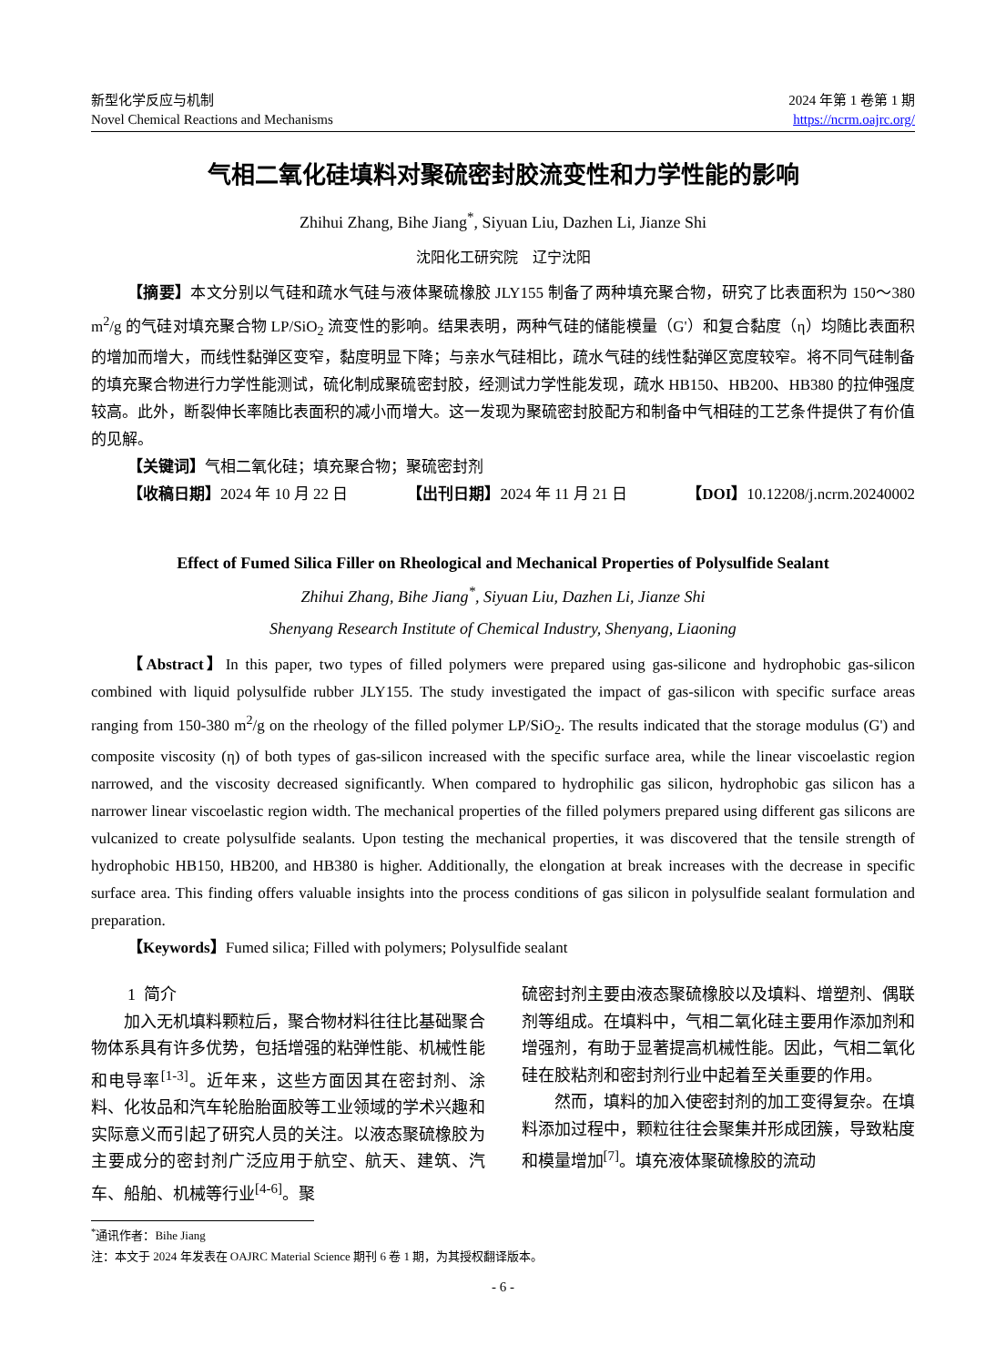新型化学反应与机制
Novel Chemical Reactions and Mechanisms
2024 年第 1 卷第 1 期
https://ncrm.oajrc.org/
气相二氧化硅填料对聚硫密封胶流变性和力学性能的影响
Zhihui Zhang, Bihe Jiang<sup>*</sup>, Siyuan Liu, Dazhen Li, Jianze Shi
沈阳化工研究院　辽宁沈阳
【摘要】本文分别以气硅和疏水气硅与液体聚硫橡胶 JLY155 制备了两种填充聚合物，研究了比表面积为 150～380 m<sup>2</sup>/g 的气硅对填充聚合物 LP/SiO<sub>2</sub> 流变性的影响。结果表明，两种气硅的储能模量（G'）和复合黏度（η）均随比表面积的增加而增大，而线性黏弹区变窄，黏度明显下降；与亲水气硅相比，疏水气硅的线性黏弹区宽度较窄。将不同气硅制备的填充聚合物进行力学性能测试，硫化制成聚硫密封胶，经测试力学性能发现，疏水 HB150、HB200、HB380 的拉伸强度较高。此外，断裂伸长率随比表面积的减小而增大。这一发现为聚硫密封胶配方和制备中气相硅的工艺条件提供了有价值的见解。
【关键词】气相二氧化硅；填充聚合物；聚硫密封剂
【收稿日期】2024 年 10 月 22 日 【出刊日期】2024 年 11 月 21 日 【DOI】10.12208/j.ncrm.20240002
Effect of Fumed Silica Filler on Rheological and Mechanical Properties of Polysulfide Sealant
Zhihui Zhang, Bihe Jiang<sup>*</sup>, Siyuan Liu, Dazhen Li, Jianze Shi
Shenyang Research Institute of Chemical Industry, Shenyang, Liaoning
【Abstract】In this paper, two types of filled polymers were prepared using gas-silicone and hydrophobic gas-silicon combined with liquid polysulfide rubber JLY155. The study investigated the impact of gas-silicon with specific surface areas ranging from 150-380 m<sup>2</sup>/g on the rheology of the filled polymer LP/SiO<sub>2</sub>. The results indicated that the storage modulus (G') and composite viscosity (η) of both types of gas-silicon increased with the specific surface area, while the linear viscoelastic region narrowed, and the viscosity decreased significantly. When compared to hydrophilic gas silicon, hydrophobic gas silicon has a narrower linear viscoelastic region width. The mechanical properties of the filled polymers prepared using different gas silicons are vulcanized to create polysulfide sealants. Upon testing the mechanical properties, it was discovered that the tensile strength of hydrophobic HB150, HB200, and HB380 is higher. Additionally, the elongation at break increases with the decrease in specific surface area. This finding offers valuable insights into the process conditions of gas silicon in polysulfide sealant formulation and preparation.
【Keywords】Fumed silica; Filled with polymers; Polysulfide sealant
1 简介
　　加入无机填料颗粒后，聚合物材料往往比基础聚合物体系具有许多优势，包括增强的粘弹性能、机械性能和电导率<sup>[1-3]</sup>。近年来，这些方面因其在密封剂、涂料、化妆品和汽车轮胎胎面胶等工业领域的学术兴趣和实际意义而引起了研究人员的关注。以液态聚硫橡胶为主要成分的密封剂广泛应用于航空、航天、建筑、汽车、船舶、机械等行业<sup>[4-6]</sup>。聚
硫密封剂主要由液态聚硫橡胶以及填料、增塑剂、偶联剂等组成。在填料中，气相二氧化硅主要用作添加剂和增强剂，有助于显著提高机械性能。因此，气相二氧化硅在胶粘剂和密封剂行业中起着至关重要的作用。
　　然而，填料的加入使密封剂的加工变得复杂。在填料添加过程中，颗粒往往会聚集并形成团簇，导致粘度和模量增加<sup>[7]</sup>。填充液体聚硫橡胶的流动
<sup>*</sup> 通讯作者：Bihe Jiang
注：本文于 2024 年发表在 OAJRC Material Science 期刊 6 卷 1 期，为其授权翻译版本。
- 6 -